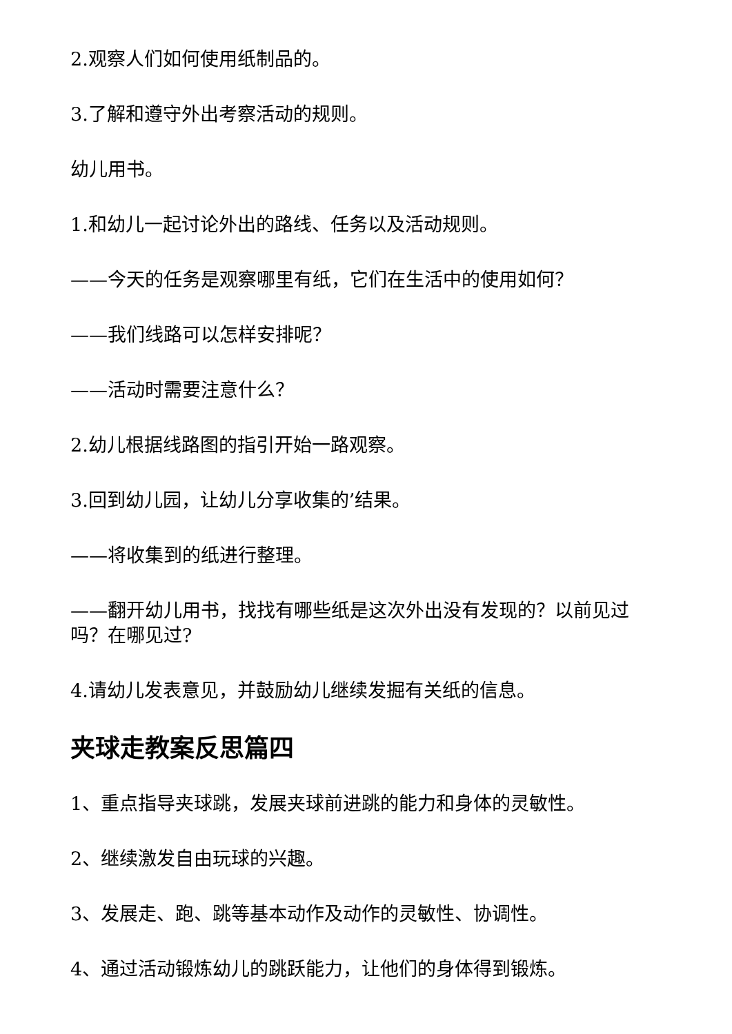2.观察人们如何使用纸制品的。
3.了解和遵守外出考察活动的规则。
幼儿用书。
1.和幼儿一起讨论外出的路线、任务以及活动规则。
——今天的任务是观察哪里有纸，它们在生活中的使用如何？
——我们线路可以怎样安排呢？
——活动时需要注意什么？
2.幼儿根据线路图的指引开始一路观察。
3.回到幼儿园，让幼儿分享收集的’结果。
——将收集到的纸进行整理。
——翻开幼儿用书，找找有哪些纸是这次外出没有发现的？以前见过吗？在哪见过?
4.请幼儿发表意见，并鼓励幼儿继续发掘有关纸的信息。
夹球走教案反思篇四
1、重点指导夹球跳，发展夹球前进跳的能力和身体的灵敏性。
2、继续激发自由玩球的兴趣。
3、发展走、跑、跳等基本动作及动作的灵敏性、协调性。
4、通过活动锻炼幼儿的跳跃能力，让他们的身体得到锻炼。